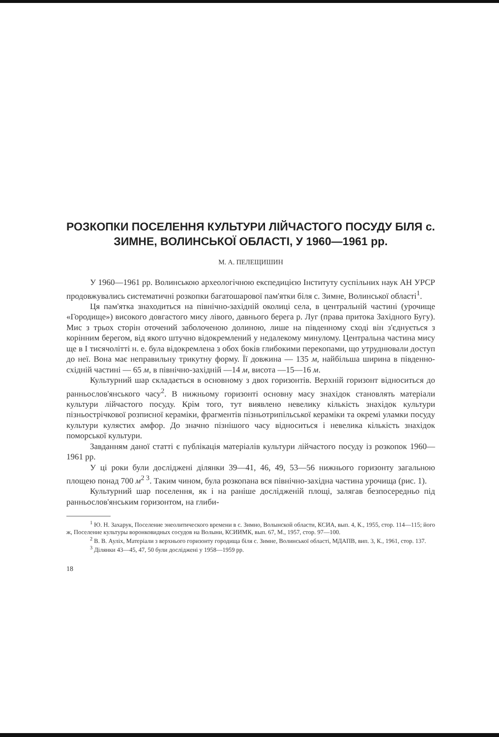РОЗКОПКИ ПОСЕЛЕННЯ КУЛЬТУРИ ЛІЙЧАСТОГО ПОСУДУ БІЛЯ с. ЗИМНЕ, ВОЛИНСЬКОЇ ОБЛАСТІ, У 1960—1961 рр.
М. А. ПЕЛЕЩИШИН
У 1960—1961 рр. Волинською археологічною експедицією Інституту суспільних наук АН УРСР продовжувались систематичні розкопки багатошарової пам'ятки біля с. Зимне, Волинської області<sup>1</sup>.
Ця пам'ятка знаходиться на північно-західній околиці села, в центральній частині (урочище «Городище») високого довгастого мису лівого, давнього берега р. Луг (права притока Західного Бугу). Мис з трьох сторін оточений заболоченою долиною, лише на південному сході він з'єднується з корінним берегом, від якого штучно відокремлений у недалекому минулому. Центральна частина мису ще в I тисячолітті н. е. була відокремлена з обох боків глибокими перекопами, що утруднювали доступ до неї. Вона має неправильну трикутну форму. Її довжина — 135 м, найбільша ширина в південно-східній частині — 65 м, в північно-західній —14 м, висота —15—16 м.
Культурний шар складається в основному з двох горизонтів. Верхній горизонт відноситься до ранньослов'янського часу<sup>2</sup>. В нижньому горизонті основну масу знахідок становлять матеріали культури лійчастого посуду. Крім того, тут виявлено невелику кількість знахідок культури пізньострічкової розписної кераміки, фрагментів пізньотрипільської кераміки та окремі уламки посуду культури кулястих амфор. До значно пізнішого часу відноситься і невелика кількість знахідок поморської культури.
Завданням даної статті є публікація матеріалів культури лійчастого посуду із розкопок 1960—1961 рр.
У ці роки були досліджені ділянки 39—41, 46, 49, 53—56 нижнього горизонту загальною площею понад 700 м<sup>2 3</sup>. Таким чином, була розкопана вся північно-західна частина урочища (рис. 1).
Культурний шар поселення, як і на раніше дослідженій площі, залягав безпосередньо під ранньослов'янським горизонтом, на глиби-
<sup>1</sup> Ю. Н. Захарук, Поселение энеолитического времени в с. Зимно, Волынской области, КСИА, вып. 4, К., 1955, стор. 114—115; його ж, Поселение культуры воронковидных сосудов на Волыни, КСИИМК, вып. 67, М., 1957, стор. 97—100.
<sup>2</sup> В. В. Аулiх, Матеріали з верхнього горизонту городища біля с. Зимне, Волинської області, МДАПВ, вип. 3, К., 1961, стор. 137.
<sup>3</sup> Ділянки 43—45, 47, 50 були досліджені у 1958—1959 рр.
18